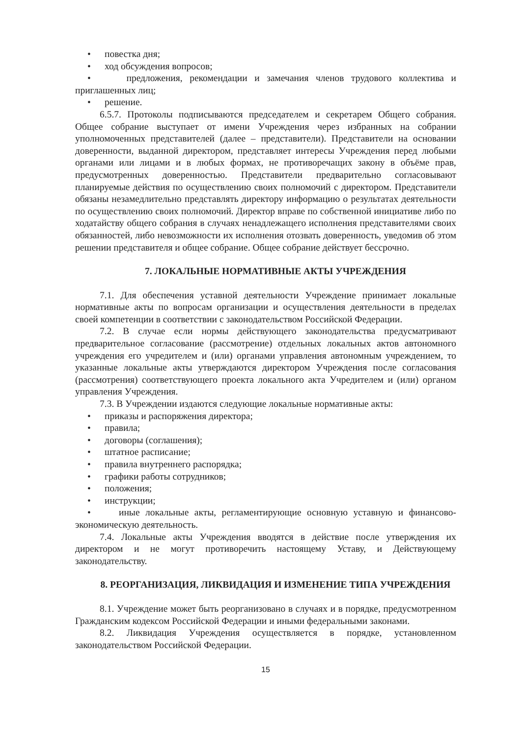• повестка дня;
• ход обсуждения вопросов;
• предложения, рекомендации и замечания членов трудового коллектива и приглашенных лиц;
• решение.
6.5.7. Протоколы подписываются председателем и секретарем Общего собрания. Общее собрание выступает от имени Учреждения через избранных на собрании уполномоченных представителей (далее – представители). Представители на основании доверенности, выданной директором, представляет интересы Учреждения перед любыми органами или лицами и в любых формах, не противоречащих закону в объёме прав, предусмотренных доверенностью. Представители предварительно согласовывают планируемые действия по осуществлению своих полномочий с директором. Представители обязаны незамедлительно представлять директору информацию о результатах деятельности по осуществлению своих полномочий. Директор вправе по собственной инициативе либо по ходатайству общего собрания в случаях ненадлежащего исполнения представителями своих обязанностей, либо невозможности их исполнения отозвать доверенность, уведомив об этом решении представителя и общее собрание. Общее собрание действует бессрочно.
7. ЛОКАЛЬНЫЕ НОРМАТИВНЫЕ АКТЫ УЧРЕЖДЕНИЯ
7.1. Для обеспечения уставной деятельности Учреждение принимает локальные нормативные акты по вопросам организации и осуществления деятельности в пределах своей компетенции в соответствии с законодательством Российской Федерации.
7.2. В случае если нормы действующего законодательства предусматривают предварительное согласование (рассмотрение) отдельных локальных актов автономного учреждения его учредителем и (или) органами управления автономным учреждением, то указанные локальные акты утверждаются директором Учреждения после согласования (рассмотрения) соответствующего проекта локального акта Учредителем и (или) органом управления Учреждения.
7.3. В Учреждении издаются следующие локальные нормативные акты:
• приказы и распоряжения директора;
• правила;
• договоры (соглашения);
• штатное расписание;
• правила внутреннего распорядка;
• графики работы сотрудников;
• положения;
• инструкции;
• иные локальные акты, регламентирующие основную уставную и финансово-экономическую деятельность.
7.4. Локальные акты Учреждения вводятся в действие после утверждения их директором и не могут противоречить настоящему Уставу, и Действующему законодательству.
8. РЕОРГАНИЗАЦИЯ, ЛИКВИДАЦИЯ И ИЗМЕНЕНИЕ ТИПА УЧРЕЖДЕНИЯ
8.1. Учреждение может быть реорганизовано в случаях и в порядке, предусмотренном Гражданским кодексом Российской Федерации и иными федеральными законами.
8.2. Ликвидация Учреждения осуществляется в порядке, установленном законодательством Российской Федерации.
15